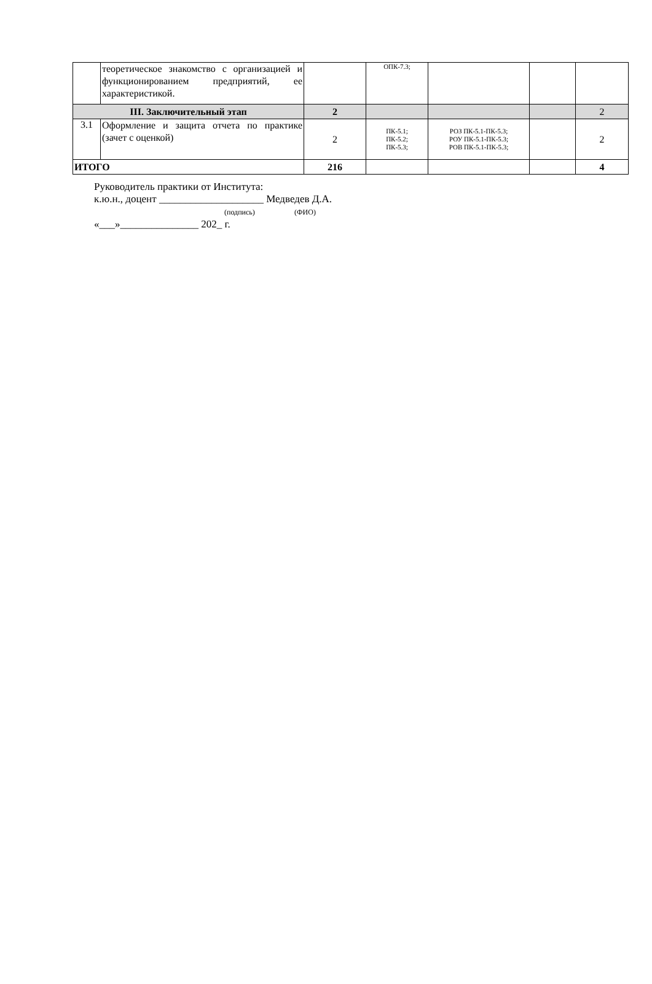| | теоретическое знакомство с организацией и функционированием предприятий, ее характеристикой. | | ОПК-7.3; | | | |
| III. Заключительный этап | | 2 | | | | 2 |
| 3.1 | Оформление и защита отчета по практике (зачет с оценкой) | 2 | ПК-5.1; ПК-5.2; ПК-5.3; | РОЗ ПК-5.1-ПК-5.3; РОУ ПК-5.1-ПК-5.3; РОВ ПК-5.1-ПК-5.3; | | 2 |
| ИТОГО | | 216 | | | | 4 |
Руководитель практики от Института:
к.ю.н., доцент ____________________ Медведев Д.А.
(подпись) (ФИО)
«___»_______________ 202_ г.